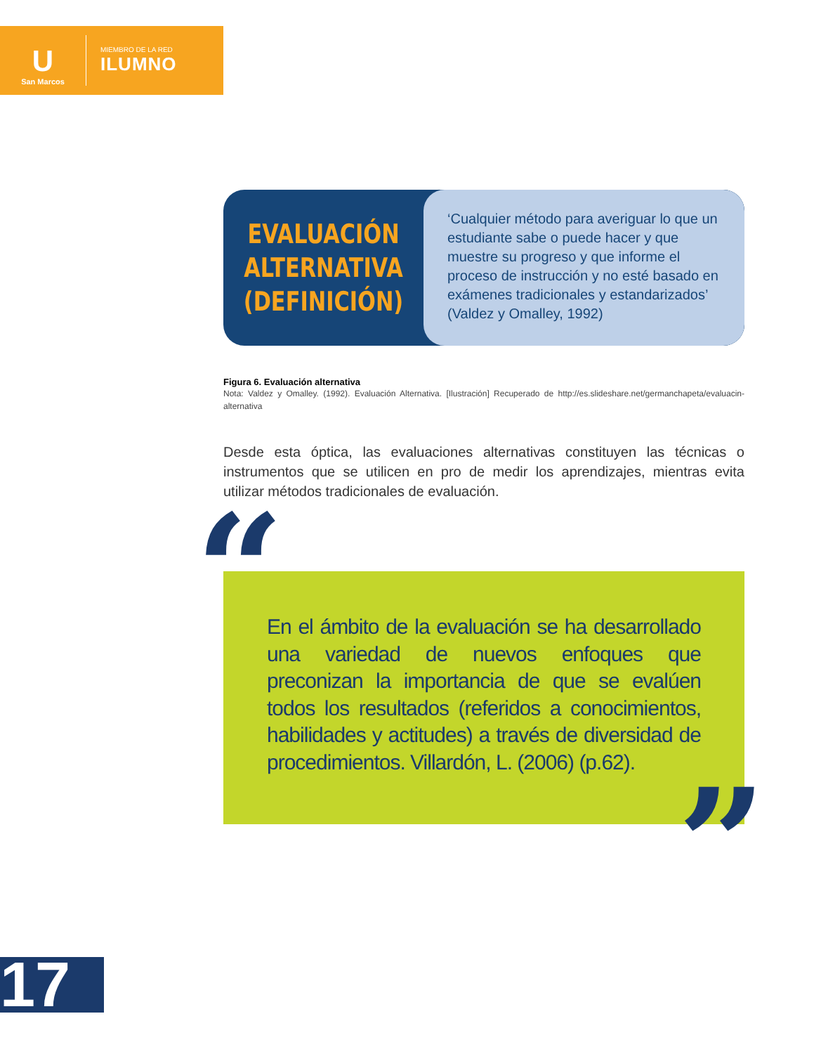U
San Marcos
MIEMBRO DE LA RED
ILUMNO
EVALUACIÓN
ALTERNATIVA
(DEFINICIÓN)
‘Cualquier método para averiguar lo que un estudiante sabe o puede hacer y que muestre su progreso y que informe el proceso de instrucción y no esté basado en exámenes tradicionales y estandarizados’ (Valdez y Omalley, 1992)
Figura 6. Evaluación alternativa
Nota: Valdez y Omalley. (1992). Evaluación Alternativa. [Ilustración] Recuperado de http://es.slideshare.net/germanchapeta/evaluacin-alternativa
Desde esta óptica, las evaluaciones alternativas constituyen las técnicas o instrumentos que se utilicen en pro de medir los aprendizajes, mientras evita utilizar métodos tradicionales de evaluación.
“En el ámbito de la evaluación se ha desarrollado una variedad de nuevos enfoques que preconizan la importancia de que se evalúen todos los resultados (referidos a conocimientos, habilidades y actitudes) a través de diversidad de procedimientos. Villardón, L. (2006) (p.62).”
17